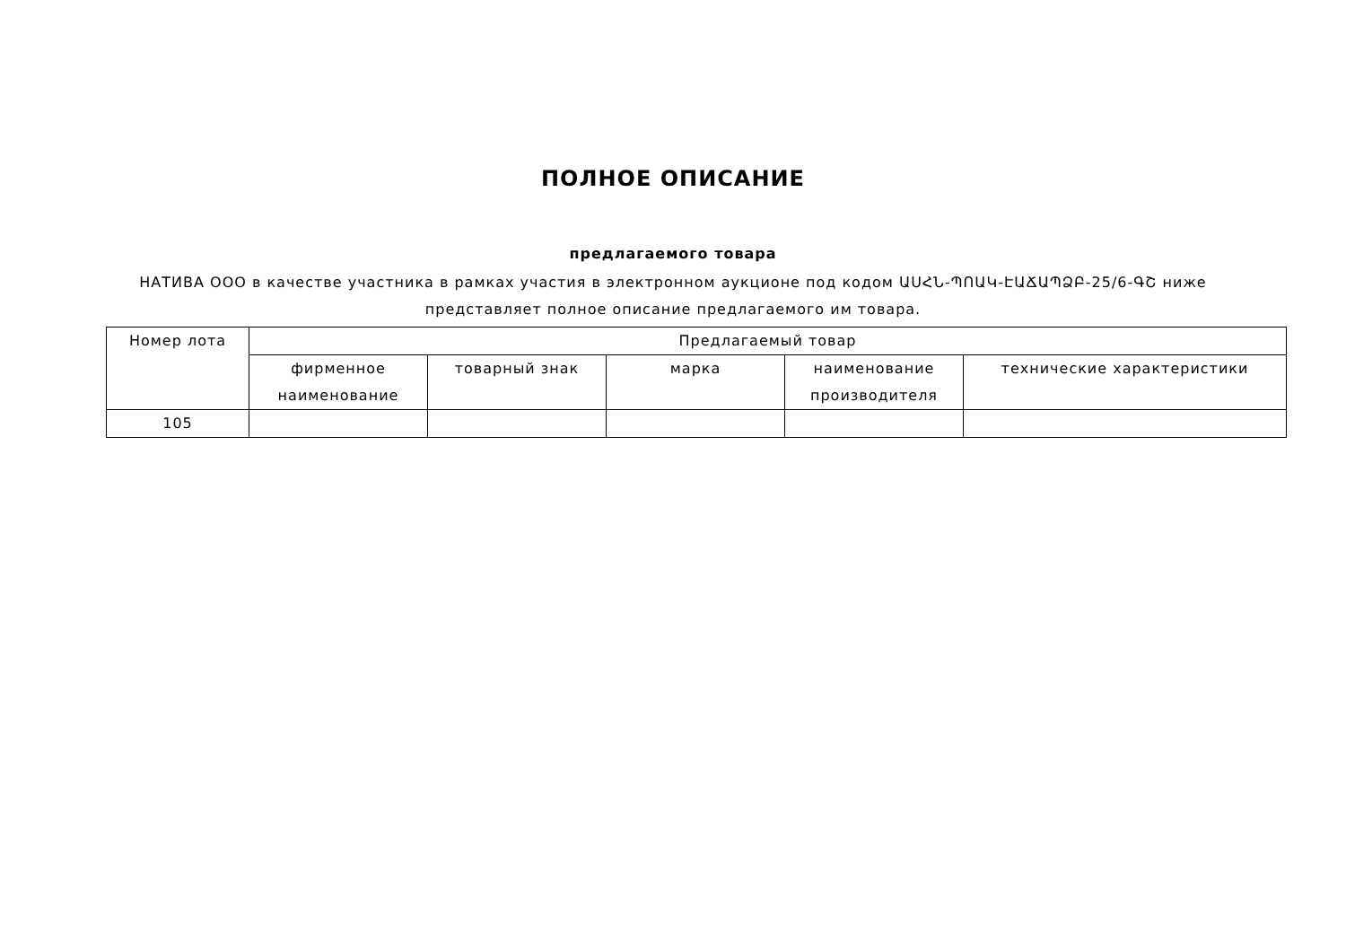ПОЛНОЕ ОПИСАНИЕ
предлагаемого товара
НАТИВА ООО в качестве участника в рамках участия в электронном аукционе под кодом ԱՍՀՆ-ՊՈԱԿ-ԷԱՃԱՊՁԲ-25/6-ԳՇ ниже представляет полное описание предлагаемого им товара.
| Номер лота | Предлагаемый товар | | | | |
| --- | --- | --- | --- | --- | --- |
| | фирменное наименование | товарный знак | марка | наименование производителя | технические характеристики |
| 105 | | | | | |